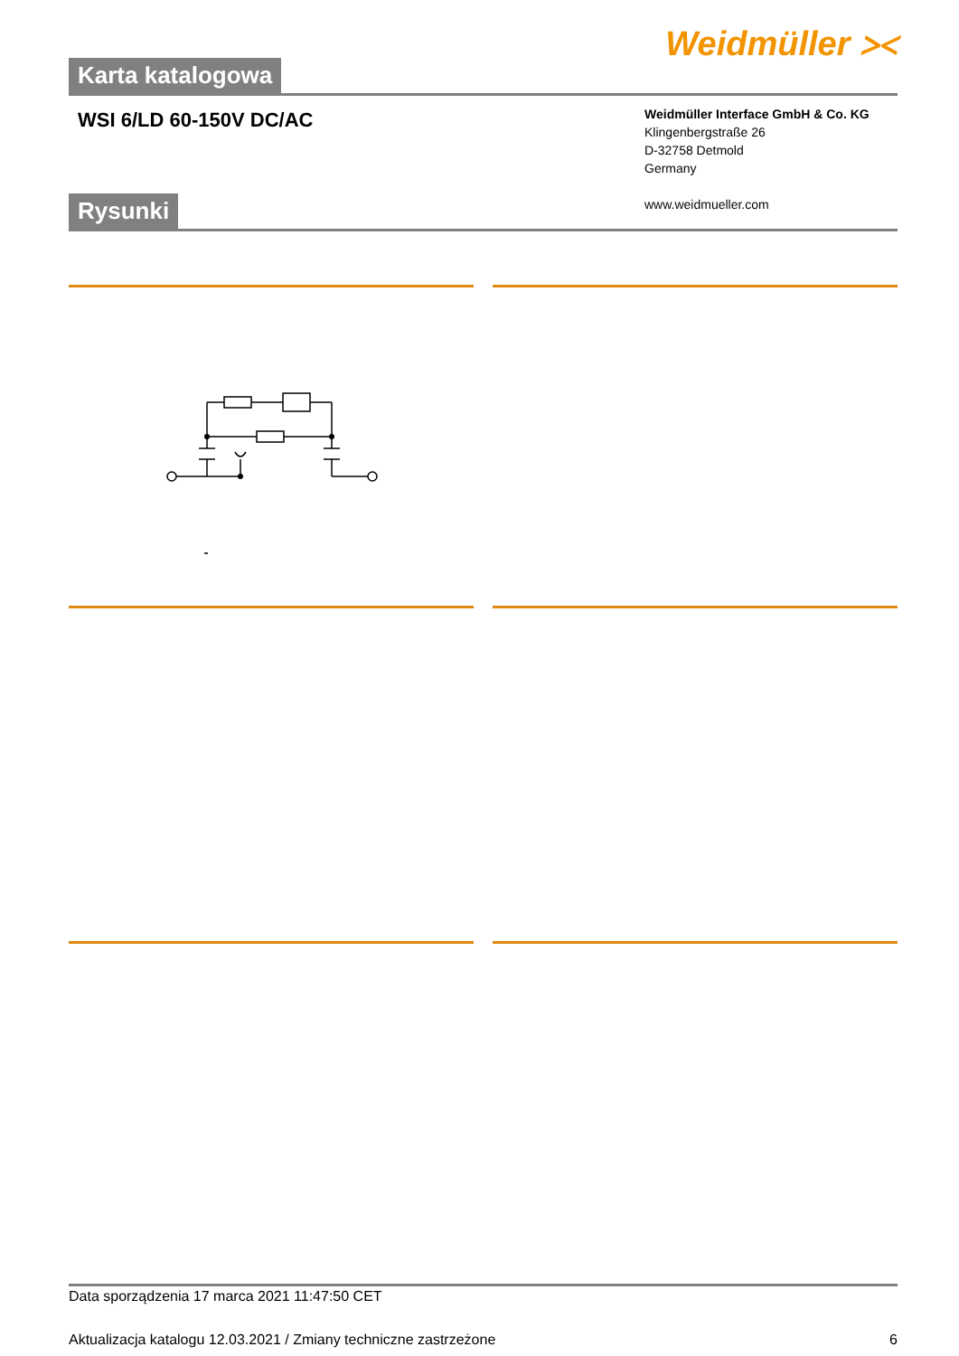Weidmüller ⪥
Karta katalogowa
WSI 6/LD 60-150V DC/AC
Weidmüller Interface GmbH & Co. KG
Klingenbergstraße 26
D-32758 Detmold
Germany
www.weidmueller.com
Rysunki
Data sporządzenia 17 marca 2021 11:47:50 CET
Aktualizacja katalogu 12.03.2021 / Zmiany techniczne zastrzeżone 6